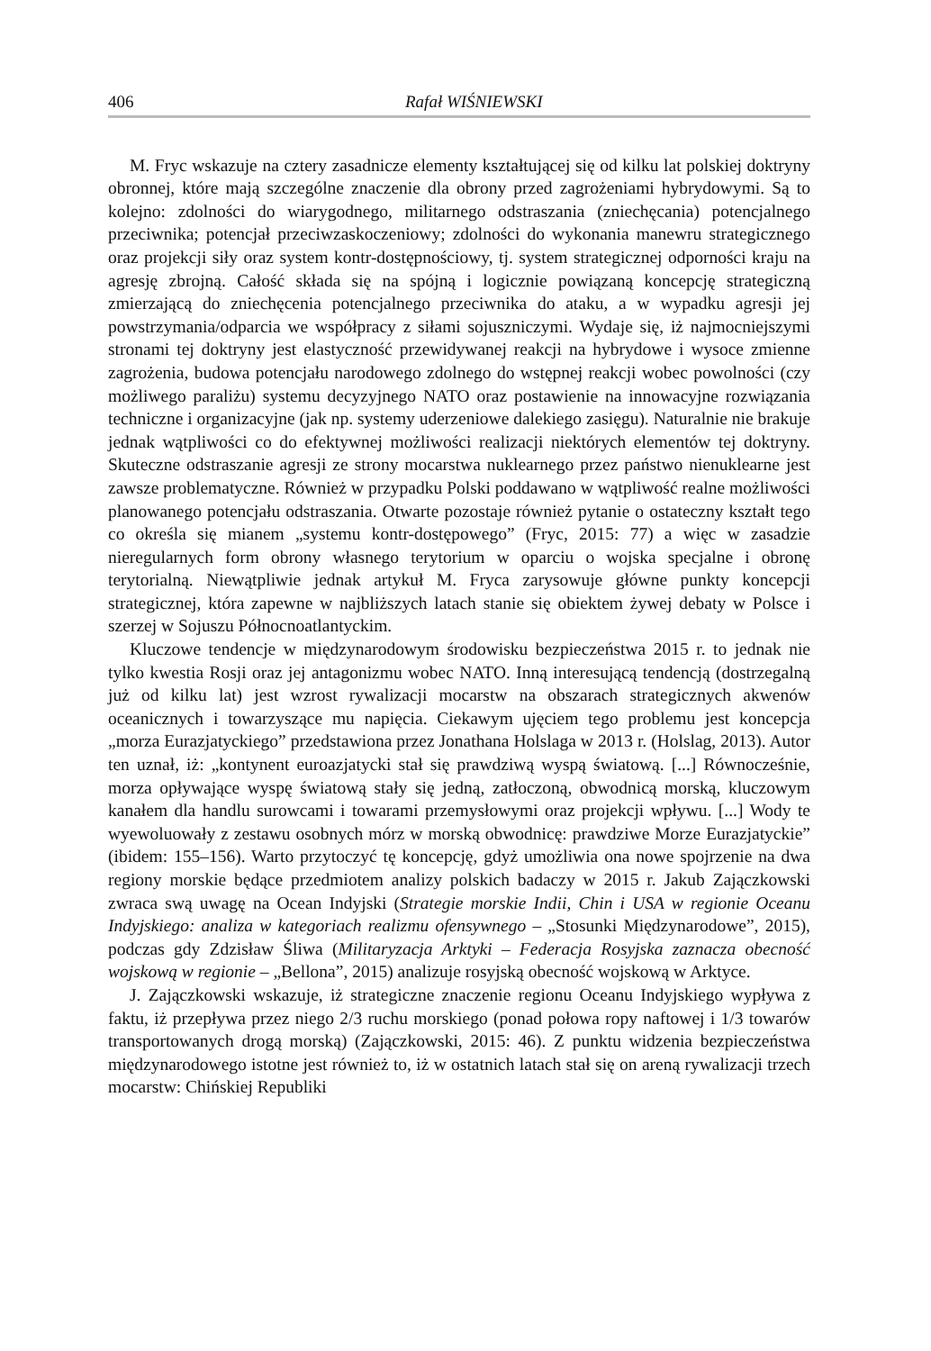406 Rafał WIŚNIEWSKI
M. Fryc wskazuje na cztery zasadnicze elementy kształtującej się od kilku lat polskiej doktryny obronnej, które mają szczególne znaczenie dla obrony przed zagrożeniami hybrydowymi. Są to kolejno: zdolności do wiarygodnego, militarnego odstraszania (zniechęcania) potencjalnego przeciwnika; potencjał przeciwzaskoczeniowy; zdolności do wykonania manewru strategicznego oraz projekcji siły oraz system kontr-dostępnościowy, tj. system strategicznej odporności kraju na agresję zbrojną. Całość składa się na spójną i logicznie powiązaną koncepcję strategiczną zmierzającą do zniechęcenia potencjalnego przeciwnika do ataku, a w wypadku agresji jej powstrzymania/odparcia we współpracy z siłami sojuszniczymi. Wydaje się, iż najmocniejszymi stronami tej doktryny jest elastyczność przewidywanej reakcji na hybrydowe i wysoce zmienne zagrożenia, budowa potencjału narodowego zdolnego do wstępnej reakcji wobec powolności (czy możliwego paraliżu) systemu decyzyjnego NATO oraz postawienie na innowacyjne rozwiązania techniczne i organizacyjne (jak np. systemy uderzeniowe dalekiego zasięgu). Naturalnie nie brakuje jednak wątpliwości co do efektywnej możliwości realizacji niektórych elementów tej doktryny. Skuteczne odstraszanie agresji ze strony mocarstwa nuklearnego przez państwo nienuklearne jest zawsze problematyczne. Również w przypadku Polski poddawano w wątpliwość realne możliwości planowanego potencjału odstraszania. Otwarte pozostaje również pytanie o ostateczny kształt tego co określa się mianem „systemu kontr-dostępowego” (Fryc, 2015: 77) a więc w zasadzie nieregularnych form obrony własnego terytorium w oparciu o wojska specjalne i obronę terytorialną. Niewątpliwie jednak artykuł M. Fryca zarysowuje główne punkty koncepcji strategicznej, która zapewne w najbliższych latach stanie się obiektem żywej debaty w Polsce i szerzej w Sojuszu Północnoatlantyckim.
Kluczowe tendencje w międzynarodowym środowisku bezpieczeństwa 2015 r. to jednak nie tylko kwestia Rosji oraz jej antagonizmu wobec NATO. Inną interesującą tendencją (dostrzegalną już od kilku lat) jest wzrost rywalizacji mocarstw na obszarach strategicznych akwenów oceanicznych i towarzyszące mu napięcia. Ciekawym ujęciem tego problemu jest koncepcja „morza Eurazjatyckiego” przedstawiona przez Jonathana Holslaga w 2013 r. (Holslag, 2013). Autor ten uznał, iż: „kontynent euroazjatycki stał się prawdziwą wyspą światową. [...] Równocześnie, morza opływające wyspę światową stały się jedną, zatłoczoną, obwodnicą morską, kluczowym kanałem dla handlu surowcami i towarami przemysłowymi oraz projekcji wpływu. [...] Wody te wyewoluowały z zestawu osobnych mórz w morską obwodnicę: prawdziwe Morze Eurazjatyckie” (ibidem: 155–156). Warto przytoczyć tę koncepcję, gdyż umożliwia ona nowe spojrzenie na dwa regiony morskie będące przedmiotem analizy polskich badaczy w 2015 r. Jakub Zajączkowski zwraca swą uwagę na Ocean Indyjski (Strategie morskie Indii, Chin i USA w regionie Oceanu Indyjskiego: analiza w kategoriach realizmu ofensywnego – „Stosunki Międzynarodowe”, 2015), podczas gdy Zdzisław Śliwa (Militaryzacja Arktyki – Federacja Rosyjska zaznacza obecność wojskową w regionie – „Bellona”, 2015) analizuje rosyjską obecność wojskową w Arktyce.
J. Zajączkowski wskazuje, iż strategiczne znaczenie regionu Oceanu Indyjskiego wypływa z faktu, iż przepływa przez niego 2/3 ruchu morskiego (ponad połowa ropy naftowej i 1/3 towarów transportowanych drogą morską) (Zajączkowski, 2015: 46). Z punktu widzenia bezpieczeństwa międzynarodowego istotne jest również to, iż w ostatnich latach stał się on areną rywalizacji trzech mocarstw: Chińskiej Republiki